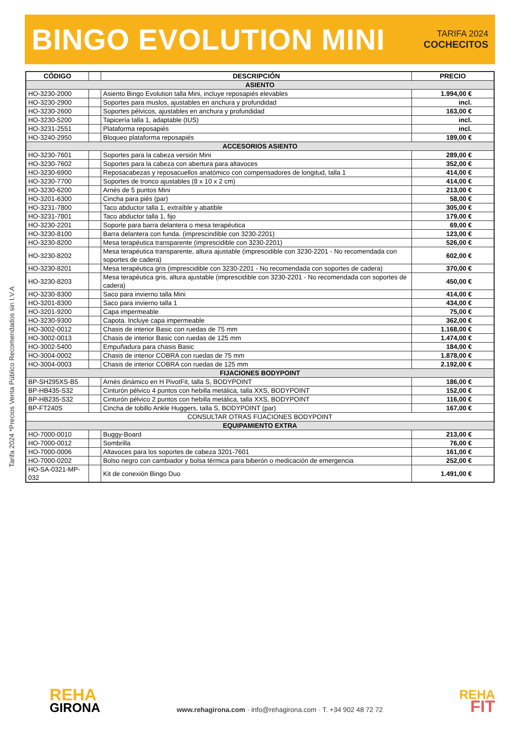BINGO EVOLUTION MINI
TARIFA 2024
COCHECITOS
| CÓDIGO | | DESCRIPCIÓN | PRECIO |
| --- | --- | --- | --- |
| ASIENTO | | | |
| HO-3230-2000 | | Asiento Bingo Evolution talla Mini, incluye reposapiés elevables | 1.994,00 € |
| HO-3230-2900 | | Soportes para muslos, ajustables en anchura y profundidad | incl. |
| HO-3230-2600 | | Soportes pélvicos, ajustables en anchura y profundidad | 163,00 € |
| HO-3230-5200 | | Tapicería talla 1, adaptable (IUS) | incl. |
| HO-3231-2551 | | Plataforma reposapiés | incl. |
| HO-3240-2950 | | Bloqueo plataforma reposapiés | 189,00 € |
| ACCESORIOS ASIENTO | | | |
| HO-3230-7601 | | Soportes para la cabeza versión Mini | 289,00 € |
| HO-3230-7602 | | Soportes para la cabeza con abertura para altavoces | 352,00 € |
| HO-3230-6900 | | Reposacabezas y reposacuellos anatómico con compensadores de longitud, talla 1 | 414,00 € |
| HO-3230-7700 | | Soportes de tronco ajustables (8 x 10 x 2 cm) | 414,00 € |
| HO-3230-6200 | | Arnés de 5 puntos Mini | 213,00 € |
| HO-3201-6300 | | Cincha para piés (par) | 58,00 € |
| HO-3231-7800 | | Taco abductor talla 1, extraïble y abatible | 305,00 € |
| HO-3231-7801 | | Taco abductor talla 1, fijo | 179,00 € |
| HO-3230-2201 | | Soporte para barra delantera o mesa terapéutica | 69,00 € |
| HO-3230-8100 | | Barra delantera con funda. (imprescindible con 3230-2201) | 123,00 € |
| HO-3230-8200 | | Mesa terapéutica transparente (imprescidible con 3230-2201) | 526,00 € |
| HO-3230-8202 | | Mesa terapéutica transparente, altura ajustable (imprescidible con 3230-2201 - No recomendada con soportes de cadera) | 602,00 € |
| HO-3230-8201 | | Mesa terapéutica gris (imprescidible con 3230-2201 - No recomendada con soportes de cadera) | 370,00 € |
| HO-3230-8203 | | Mesa terapéutica gris, altura ajustable (imprescidible con 3230-2201 - No recomendada con soportes de cadera) | 450,00 € |
| HO-3230-8300 | | Saco para invierno talla Mini | 414,00 € |
| HO-3201-8300 | | Saco para invierno talla 1 | 434,00 € |
| HO-3201-9200 | | Capa impermeable | 75,00 € |
| HO-3230-9300 | | Capota. Incluye capa impermeable | 362,00 € |
| HO-3002-0012 | | Chasis de interior Basic con ruedas de 75 mm | 1.168,00 € |
| HO-3002-0013 | | Chasis de interior Basic con ruedas de 125 mm | 1.474,00 € |
| HO-3002-5400 | | Empuñadura para chasis Basic | 184,00 € |
| HO-3004-0002 | | Chasis de interior COBRA con ruedas de 75 mm | 1.878,00 € |
| HO-3004-0003 | | Chasis de interior COBRA con ruedas de 125 mm | 2.192,00 € |
| FIJACIONES BODYPOINT | | | |
| BP-SH295XS-B5 | | Arnés dinámico en H PivotFit, talla S, BODYPOINT | 186,00 € |
| BP-HB435-S32 | | Cinturón pélvico 4 puntos con hebilla metálica, talla XXS, BODYPOINT | 152,00 € |
| BP-HB235-S32 | | Cinturón pélvico 2 puntos con hebilla metálica, talla XXS, BODYPOINT | 116,00 € |
| BP-FT240S | | Cincha de tobillo Ankle Huggers, talla S, BODYPOINT (par) | 167,00 € |
| CONSULTAR OTRAS FIJACIONES BODYPOINT | | | |
| EQUIPAMIENTO EXTRA | | | |
| HO-7000-0010 | | Buggy-Board | 213,00 € |
| HO-7000-0012 | | Sombrilla | 76,00 € |
| HO-7000-0006 | | Altavoces para los soportes de cabeza 3201-7601 | 161,00 € |
| HO-7000-0202 | | Bolso negro con cambiador y bolsa térmica para biberón o medicación de emergencia | 252,00 € |
| HO-SA-0321-MP-032 | | Kit de conexión Bingo Duo | 1.491,00 € |
Tarifa 2024 *Precios Venta Público Recomendados sin I.V.A
REHA
GIRONA
www.rehagirona.com · info@rehagirona.com · T. +34 902 48 72 72
REHA
FIT